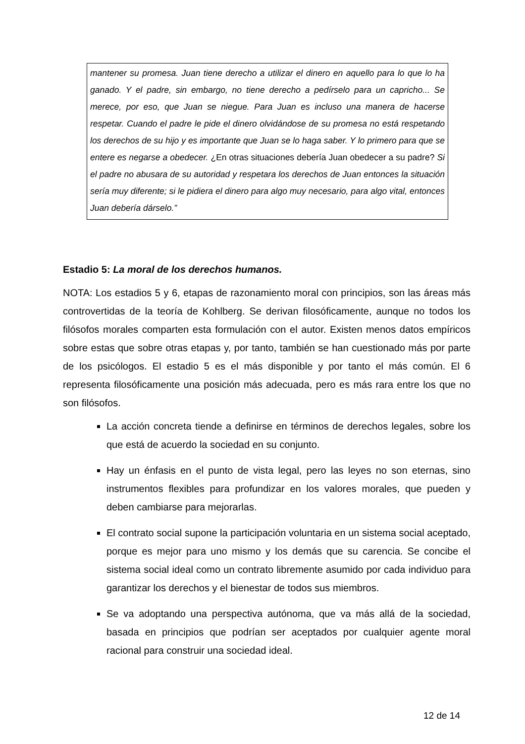mantener su promesa. Juan tiene derecho a utilizar el dinero en aquello para lo que lo ha ganado. Y el padre, sin embargo, no tiene derecho a pedírselo para un capricho... Se merece, por eso, que Juan se niegue. Para Juan es incluso una manera de hacerse respetar. Cuando el padre le pide el dinero olvidándose de su promesa no está respetando los derechos de su hijo y es importante que Juan se lo haga saber. Y lo primero para que se entere es negarse a obedecer. ¿En otras situaciones debería Juan obedecer a su padre? Si el padre no abusara de su autoridad y respetara los derechos de Juan entonces la situación sería muy diferente; si le pidiera el dinero para algo muy necesario, para algo vital, entonces Juan debería dárselo.”
Estadio 5: La moral de los derechos humanos.
NOTA: Los estadios 5 y 6, etapas de razonamiento moral con principios, son las áreas más controvertidas de la teoría de Kohlberg. Se derivan filosóficamente, aunque no todos los filósofos morales comparten esta formulación con el autor. Existen menos datos empíricos sobre estas que sobre otras etapas y, por tanto, también se han cuestionado más por parte de los psicólogos. El estadio 5 es el más disponible y por tanto el más común. El 6 representa filosóficamente una posición más adecuada, pero es más rara entre los que no son filósofos.
La acción concreta tiende a definirse en términos de derechos legales, sobre los que está de acuerdo la sociedad en su conjunto.
Hay un énfasis en el punto de vista legal, pero las leyes no son eternas, sino instrumentos flexibles para profundizar en los valores morales, que pueden y deben cambiarse para mejorarlas.
El contrato social supone la participación voluntaria en un sistema social aceptado, porque es mejor para uno mismo y los demás que su carencia. Se concibe el sistema social ideal como un contrato libremente asumido por cada individuo para garantizar los derechos y el bienestar de todos sus miembros.
Se va adoptando una perspectiva autónoma, que va más allá de la sociedad, basada en principios que podrían ser aceptados por cualquier agente moral racional para construir una sociedad ideal.
12 de 14